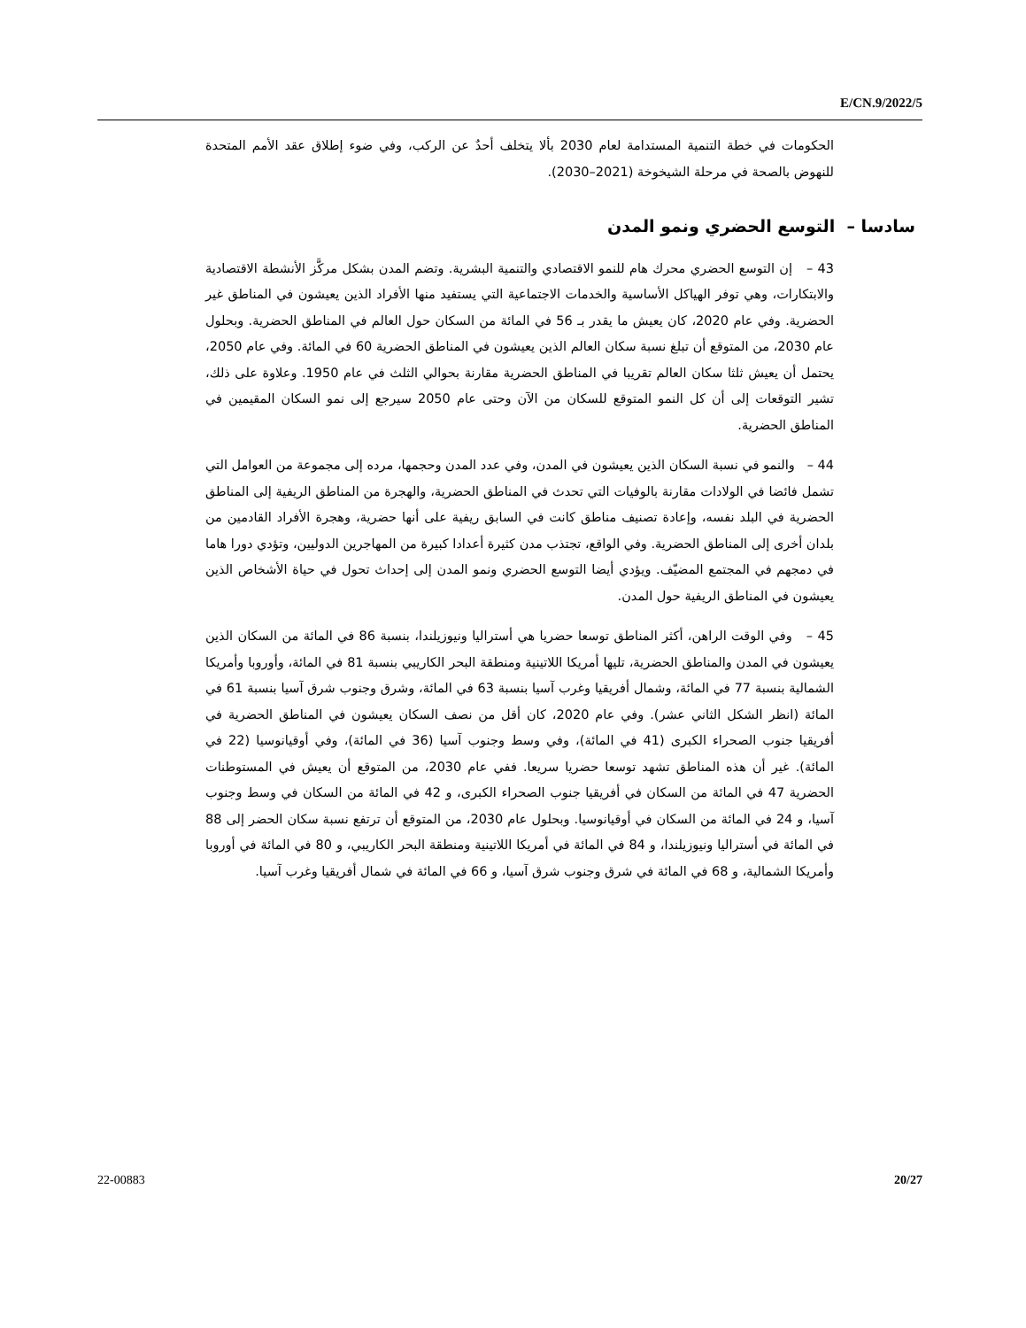E/CN.9/2022/5
الحكومات في خطة التنمية المستدامة لعام 2030 بألا يتخلف أحدٌ عن الركب، وفي ضوء إطلاق عقد الأمم المتحدة للنهوض بالصحة في مرحلة الشيخوخة (2021–2030).
سادسا – التوسع الحضري ونمو المدن
43 – إن التوسع الحضري محرك هام للنمو الاقتصادي والتنمية البشرية. وتضم المدن بشكل مركَّز الأنشطة الاقتصادية والابتكارات، وهي توفر الهياكل الأساسية والخدمات الاجتماعية التي يستفيد منها الأفراد الذين يعيشون في المناطق غير الحضرية. وفي عام 2020، كان يعيش ما يقدر بـ 56 في المائة من السكان حول العالم في المناطق الحضرية. وبحلول عام 2030، من المتوقع أن تبلغ نسبة سكان العالم الذين يعيشون في المناطق الحضرية 60 في المائة. وفي عام 2050، يحتمل أن يعيش ثلثا سكان العالم تقريبا في المناطق الحضرية مقارنة بحوالي الثلث في عام 1950. وعلاوة على ذلك، تشير التوقعات إلى أن كل النمو المتوقع للسكان من الآن وحتى عام 2050 سيرجع إلى نمو السكان المقيمين في المناطق الحضرية.
44 – والنمو في نسبة السكان الذين يعيشون في المدن، وفي عدد المدن وحجمها، مرده إلى مجموعة من العوامل التي تشمل فائضا في الولادات مقارنة بالوفيات التي تحدث في المناطق الحضرية، والهجرة من المناطق الريفية إلى المناطق الحضرية في البلد نفسه، وإعادة تصنيف مناطق كانت في السابق ريفية على أنها حضرية، وهجرة الأفراد القادمين من بلدان أخرى إلى المناطق الحضرية. وفي الواقع، تجتذب مدن كثيرة أعدادا كبيرة من المهاجرين الدوليين، وتؤدي دورا هاما في دمجهم في المجتمع المضيّف. ويؤدي أيضا التوسع الحضري ونمو المدن إلى إحداث تحول في حياة الأشخاص الذين يعيشون في المناطق الريفية حول المدن.
45 – وفي الوقت الراهن، أكثر المناطق توسعا حضريا هي أستراليا ونيوزيلندا، بنسبة 86 في المائة من السكان الذين يعيشون في المدن والمناطق الحضرية، تليها أمريكا اللاتينية ومنطقة البحر الكاريبي بنسبة 81 في المائة، وأوروبا وأمريكا الشمالية بنسبة 77 في المائة، وشمال أفريقيا وغرب آسيا بنسبة 63 في المائة، وشرق وجنوب شرق آسيا بنسبة 61 في المائة (انظر الشكل الثاني عشر). وفي عام 2020، كان أقل من نصف السكان يعيشون في المناطق الحضرية في أفريقيا جنوب الصحراء الكبرى (41 في المائة)، وفي وسط وجنوب آسيا (36 في المائة)، وفي أوقيانوسيا (22 في المائة). غير أن هذه المناطق تشهد توسعا حضريا سريعا. ففي عام 2030، من المتوقع أن يعيش في المستوطنات الحضرية 47 في المائة من السكان في أفريقيا جنوب الصحراء الكبرى، و 42 في المائة من السكان في وسط وجنوب آسيا، و 24 في المائة من السكان في أوقيانوسيا. وبحلول عام 2030، من المتوقع أن ترتفع نسبة سكان الحضر إلى 88 في المائة في أستراليا ونيوزيلندا، و 84 في المائة في أمريكا اللاتينية ومنطقة البحر الكاريبي، و 80 في المائة في أوروبا وأمريكا الشمالية، و 68 في المائة في شرق وجنوب شرق آسيا، و 66 في المائة في شمال أفريقيا وغرب آسيا.
22-00883 20/27